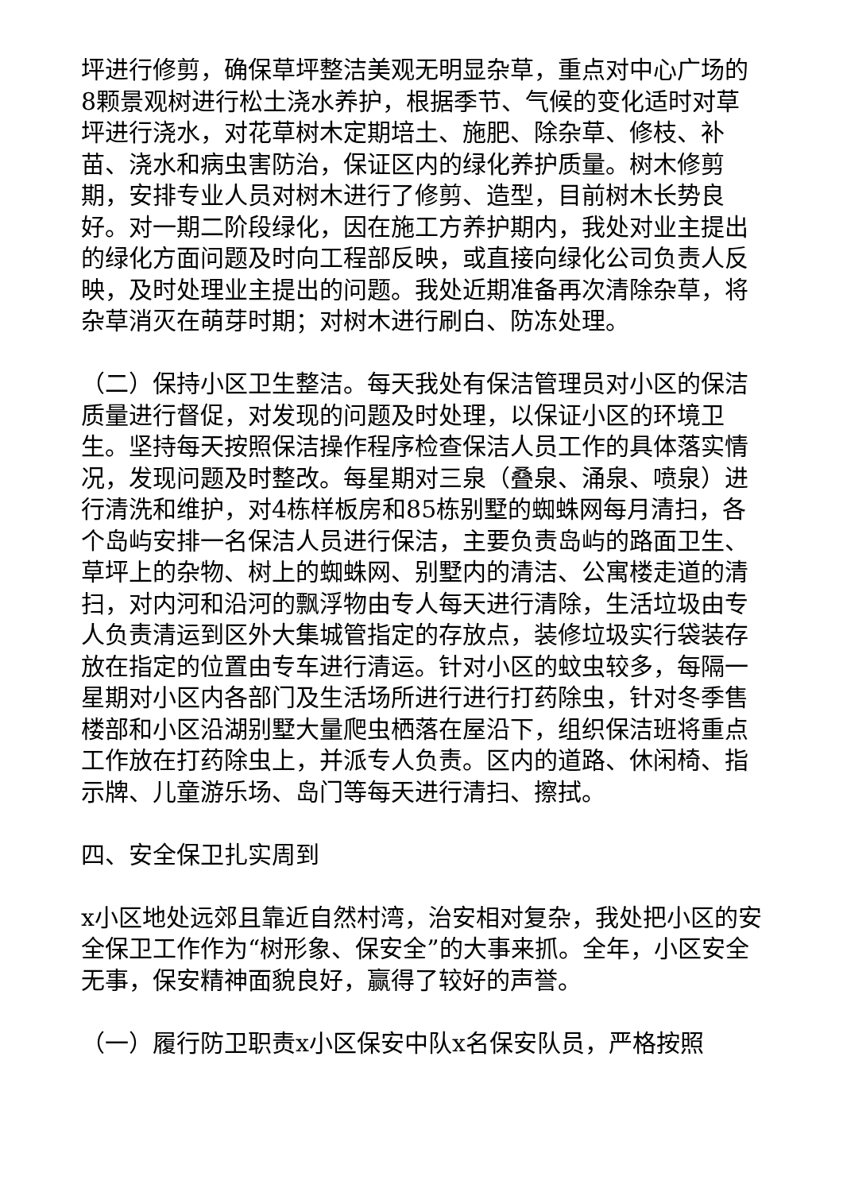坪进行修剪，确保草坪整洁美观无明显杂草，重点对中心广场的8颗景观树进行松土浇水养护，根据季节、气候的变化适时对草坪进行浇水，对花草树木定期培土、施肥、除杂草、修枝、补苗、浇水和病虫害防治，保证区内的绿化养护质量。树木修剪期，安排专业人员对树木进行了修剪、造型，目前树木长势良好。对一期二阶段绿化，因在施工方养护期内，我处对业主提出的绿化方面问题及时向工程部反映，或直接向绿化公司负责人反映，及时处理业主提出的问题。我处近期准备再次清除杂草，将杂草消灭在萌芽时期；对树木进行刷白、防冻处理。
（二）保持小区卫生整洁。每天我处有保洁管理员对小区的保洁质量进行督促，对发现的问题及时处理，以保证小区的环境卫生。坚持每天按照保洁操作程序检查保洁人员工作的具体落实情况，发现问题及时整改。每星期对三泉（叠泉、涌泉、喷泉）进行清洗和维护，对4栋样板房和85栋别墅的蜘蛛网每月清扫，各个岛屿安排一名保洁人员进行保洁，主要负责岛屿的路面卫生、草坪上的杂物、树上的蜘蛛网、别墅内的清洁、公寓楼走道的清扫，对内河和沿河的飘浮物由专人每天进行清除，生活垃圾由专人负责清运到区外大集城管指定的存放点，装修垃圾实行袋装存放在指定的位置由专车进行清运。针对小区的蚊虫较多，每隔一星期对小区内各部门及生活场所进行进行打药除虫，针对冬季售楼部和小区沿湖别墅大量爬虫栖落在屋沿下，组织保洁班将重点工作放在打药除虫上，并派专人负责。区内的道路、休闲椅、指示牌、儿童游乐场、岛门等每天进行清扫、擦拭。
四、安全保卫扎实周到
x小区地处远郊且靠近自然村湾，治安相对复杂，我处把小区的安全保卫工作作为“树形象、保安全”的大事来抓。全年，小区安全无事，保安精神面貌良好，赢得了较好的声誉。
（一）履行防卫职责x小区保安中队x名保安队员，严格按照